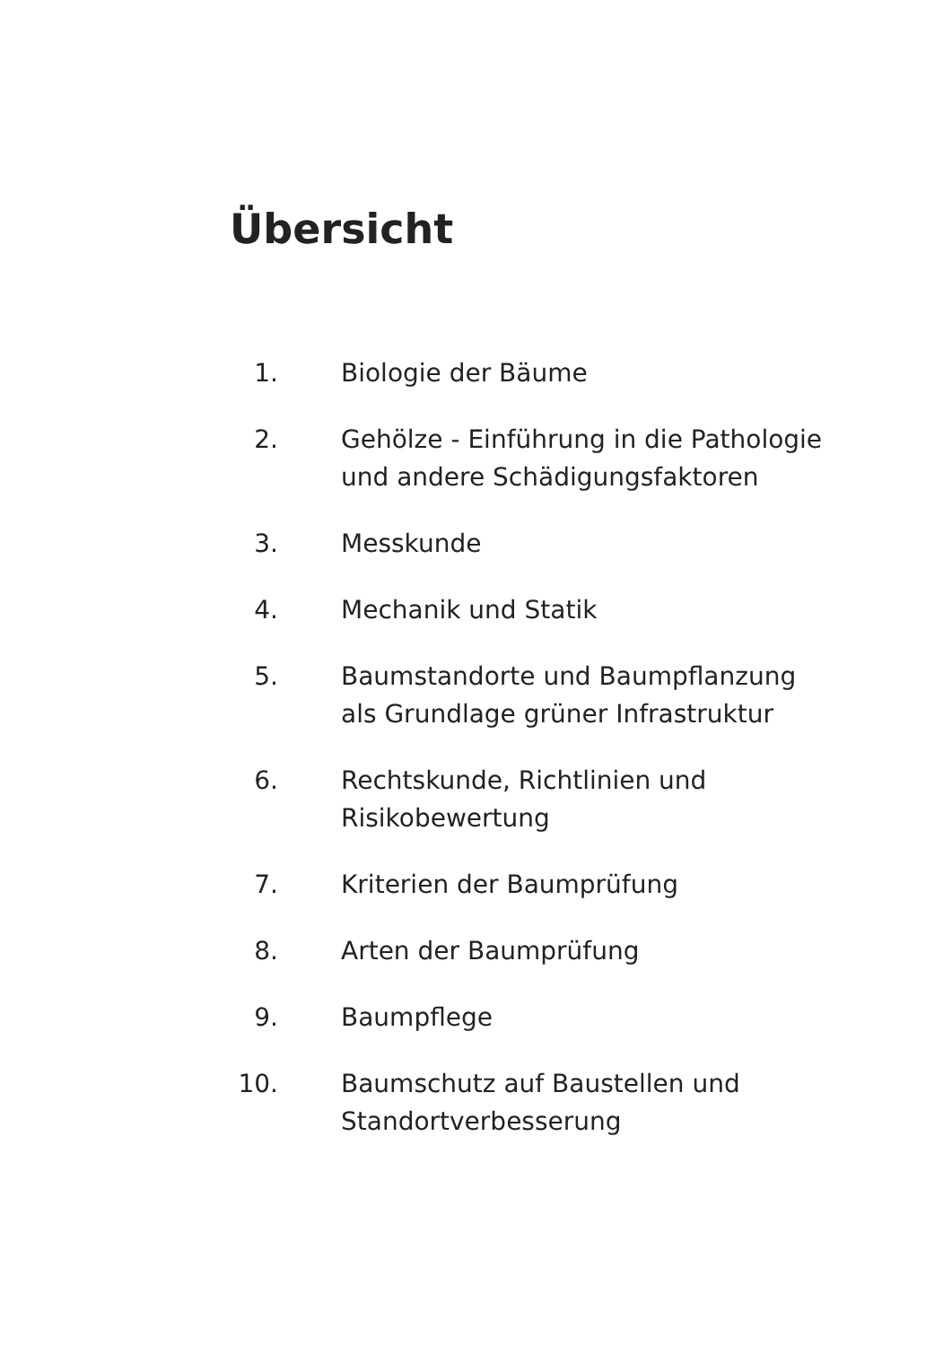Übersicht
1. Biologie der Bäume
2. Gehölze - Einführung in die Pathologie
und andere Schädigungsfaktoren
3. Messkunde
4. Mechanik und Statik
5. Baumstandorte und Baumpflanzung
als Grundlage grüner Infrastruktur
6. Rechtskunde, Richtlinien und
Risikobewertung
7. Kriterien der Baumprüfung
8. Arten der Baumprüfung
9. Baumpflege
10. Baumschutz auf Baustellen und
Standortverbesserung